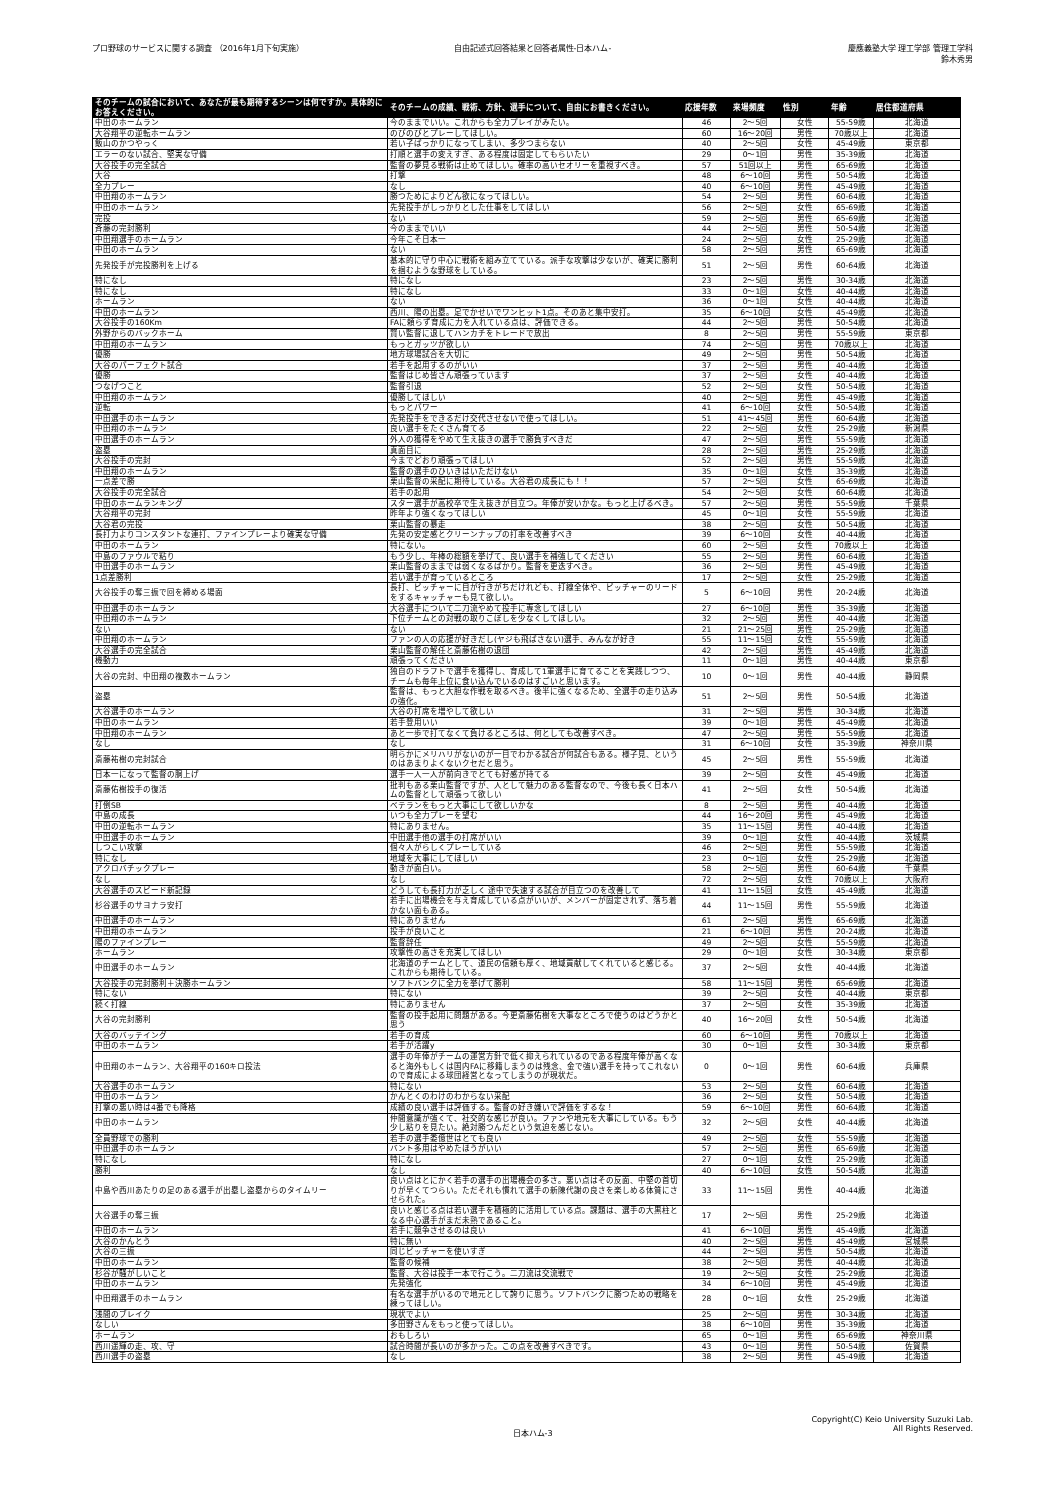プロ野球のサービスに関する調査 （2016年1月下旬実施）
自由記述式回答結果と回答者属性-日本ハム-
慶應義塾大学 理工学部 管理工学科
鈴木秀男
| そのチームの試合において、あなたが最も期待するシーンは何ですか。具体的にお答えください。 | そのチームの成績、戦術、方針、選手について、自由にお書きください。 | 応援年数 | 来場頻度 | 性別 | 年齢 | 居住都道府県 |
| --- | --- | --- | --- | --- | --- | --- |
| 中田のホームラン | 今のままでいい。これからも全力プレイがみたい。 | 46 | 2～5回 | 女性 | 55-59歳 | 北海道 |
| 大谷翔平の逆転ホームラン | のびのびとプレーしてほしい。 | 60 | 16～20回 | 男性 | 70歳以上 | 北海道 |
| 飯山のかつやっく | 若い子ばっかりになってしまい、多少つまらない | 40 | 2～5回 | 女性 | 45-49歳 | 東京都 |
| エラーのない試合、堅実な守備 | 打順と選手の変えすぎ、ある程度は固定してもらいたい | 29 | 0～1回 | 男性 | 35-39歳 | 北海道 |
| 大谷投手の完全試合 | 監督の夢見る戦術は止めてほしい。確率の高いセオリーを重視すべき。 | 57 | 51回以上 | 男性 | 65-69歳 | 北海道 |
| 大谷 | 打撃 | 48 | 6～10回 | 男性 | 50-54歳 | 北海道 |
| 全力プレー | なし | 40 | 6～10回 | 男性 | 45-49歳 | 北海道 |
| 中田翔のホームラン | 勝つためによりどん欲になってほしい。 | 54 | 2～5回 | 男性 | 60-64歳 | 北海道 |
| 中田のホームラン | 先発投手がしっかりとした仕事をしてほしい | 56 | 2～5回 | 女性 | 65-69歳 | 北海道 |
| 完投 | ない | 59 | 2～5回 | 男性 | 65-69歳 | 北海道 |
| 斉藤の完封勝利 | 今のままでいい | 44 | 2～5回 | 男性 | 50-54歳 | 北海道 |
| 中田翔選手のホームラン | 今年こそ日本一 | 24 | 2～5回 | 女性 | 25-29歳 | 北海道 |
| 中田のホームラン | ない | 58 | 2～5回 | 男性 | 65-69歳 | 北海道 |
| 先発投手が完投勝利を上げる | 基本的に守り中心に戦術を組み立てている。派手な攻撃は少ないが、確実に勝利を掴むような野球をしている。 | 51 | 2～5回 | 男性 | 60-64歳 | 北海道 |
| 特になし | 特になし | 23 | 2～5回 | 男性 | 30-34歳 | 北海道 |
| 特になし | 特になし | 33 | 0～1回 | 女性 | 40-44歳 | 北海道 |
| ホームラン | ない | 36 | 0～1回 | 女性 | 40-44歳 | 北海道 |
| 中田のホームラン | 西川、陽の出塁。足でかせいでワンヒット1点。そのあと集中安打。 | 35 | 6～10回 | 女性 | 45-49歳 | 北海道 |
| 大谷投手の160Km | FAに頼らず育成に力を入れている点は、評価できる。 | 44 | 2～5回 | 男性 | 50-54歳 | 北海道 |
| 外野からのバックホーム | 賢い監督に退してハンカチをトレードで放出 | 8 | 2～5回 | 男性 | 55-59歳 | 東京都 |
| 中田翔のホームラン | もっとガッツが欲しい | 74 | 2～5回 | 男性 | 70歳以上 | 北海道 |
| 優勝 | 地方球場試合を大切に | 49 | 2～5回 | 男性 | 50-54歳 | 北海道 |
| 大谷のパーフェクト試合 | 若手を起用するのがいい | 37 | 2～5回 | 男性 | 40-44歳 | 北海道 |
| 優勝 | 監督はじめ皆さん頑張っています | 37 | 2～5回 | 女性 | 40-44歳 | 北海道 |
| つなげつこと | 監督引退 | 52 | 2～5回 | 女性 | 50-54歳 | 北海道 |
| 中田翔のホームラン | 優勝してほしい | 40 | 2～5回 | 男性 | 45-49歳 | 北海道 |
| 逆転 | もっとパワー | 41 | 6～10回 | 女性 | 50-54歳 | 北海道 |
| 中田選手のホームラン | 先発投手をできるだけ交代させないで使ってほしい。 | 51 | 41～45回 | 男性 | 60-64歳 | 北海道 |
| 中田翔のホームラン | 良い選手をたくさん育てる | 22 | 2～5回 | 女性 | 25-29歳 | 新潟県 |
| 中田選手のホームラン | 外人の獲得をやめて生え抜きの選手で勝負すべきだ | 47 | 2～5回 | 男性 | 55-59歳 | 北海道 |
| 盗塁 | 真面目に | 28 | 2～5回 | 男性 | 25-29歳 | 北海道 |
| 大谷投手の完封 | 今までどおり頑張ってほしい | 52 | 2～5回 | 男性 | 55-59歳 | 北海道 |
| 中田翔のホームラン | 監督の選手のひいきはいただけない | 35 | 0～1回 | 女性 | 35-39歳 | 北海道 |
| 一点差で勝 | 栗山監督の采配に期待している。大谷君の成長にも！！ | 57 | 2～5回 | 女性 | 65-69歳 | 北海道 |
| 大谷投手の完全試合 | 若手の起用 | 54 | 2～5回 | 女性 | 60-64歳 | 北海道 |
| 中田のホームランキング | スター選手が高校卒で生え抜きが目立つ。年俸が安いかな。もっと上げるべき。 | 57 | 2～5回 | 男性 | 55-59歳 | 千葉県 |
| 大谷翔平の完封 | 昨年より強くなってほしい | 45 | 0～1回 | 女性 | 55-59歳 | 北海道 |
| 大谷君の完投 | 栗山監督の暴走 | 38 | 2～5回 | 女性 | 50-54歳 | 北海道 |
| 長打力よりコンスタントな連打、ファインプレーより確実な守備 | 先発の安定感とクリーンナップの打率を改善すべき | 39 | 6～10回 | 女性 | 40-44歳 | 北海道 |
| 中田のホームラン | 特にない。 | 60 | 2～5回 | 女性 | 70歳以上 | 北海道 |
| 中島のファウルで粘り | もう少し、年棒の総額を挙げて、良い選手を補強してください | 55 | 2～5回 | 男性 | 60-64歳 | 北海道 |
| 中田選手のホームラン | 栗山監督のままでは弱くなるばかり。監督を更迭すべき。 | 36 | 2～5回 | 男性 | 45-49歳 | 北海道 |
| 1点差勝利 | 若い選手が育っているところ | 17 | 2～5回 | 女性 | 25-29歳 | 北海道 |
| 大谷投手の奪三振で回を締める場面 | 長打、ピッチャーに目が行きがちだけれども、打線全体や、ピッチャーのリードをするキャッチャーも見て欲しい。 | 5 | 6～10回 | 男性 | 20-24歳 | 北海道 |
| 中田選手のホームラン | 大谷選手について二刀流やめて投手に専念してほしい | 27 | 6～10回 | 男性 | 35-39歳 | 北海道 |
| 中田翔のホームラン | 下位チームとの対戦の取りこぼしを少なくしてほしい。 | 32 | 2～5回 | 男性 | 40-44歳 | 北海道 |
| ない | ない | 21 | 21～25回 | 男性 | 25-29歳 | 北海道 |
| 中田翔のホームラン | ファンの人の応援が好きだし(ヤジも飛ばさない)選手、みんなが好き | 55 | 11～15回 | 女性 | 55-59歳 | 北海道 |
| 大谷選手の完全試合 | 栗山監督の解任と斎藤佑樹の退団 | 42 | 2～5回 | 男性 | 45-49歳 | 北海道 |
| 機動力 | 頑張ってください | 11 | 0～1回 | 男性 | 40-44歳 | 東京都 |
| 大谷の完封、中田翔の複数ホームラン | 独自のドラフトで選手を獲得し、育成して1軍選手に育てることを実践しつつ、チームも毎年上位に食い込んでいるのはすごいと思います。 | 10 | 0～1回 | 男性 | 40-44歳 | 静岡県 |
| 盗塁 | 監督は、もっと大胆な作戦を取るべき。後半に強くなるため、全選手の走り込みの強化。 | 51 | 2～5回 | 男性 | 50-54歳 | 北海道 |
| 大谷選手のホームラン | 大谷の打席を増やして欲しい | 31 | 2～5回 | 男性 | 30-34歳 | 北海道 |
| 中田のホームラン | 若手登用いい | 39 | 0～1回 | 男性 | 45-49歳 | 北海道 |
| 中田翔のホームラン | あと一歩で打てなくて負けるところは、何としても改善すべき。 | 47 | 2～5回 | 男性 | 55-59歳 | 北海道 |
| なし | なし | 31 | 6～10回 | 女性 | 35-39歳 | 神奈川県 |
| 斎藤祐樹の完封試合 | 明らかにメリハリがないのが一目でわかる試合が何試合もある。様子見、というのはあまりよくないクセだと思う。 | 45 | 2～5回 | 男性 | 55-59歳 | 北海道 |
| 日本一になって監督の胴上げ | 選手一人一人が前向きでとても好感が持てる | 39 | 2～5回 | 女性 | 45-49歳 | 北海道 |
| 斎藤佑樹投手の復活 | 批判もある栗山監督ですが、人として魅力のある監督なので、今後も長く日本ハムの監督として頑張って欲しい | 41 | 2～5回 | 女性 | 50-54歳 | 北海道 |
| 打倒SB | ベテランをもっと大事にして欲しいかな | 8 | 2～5回 | 男性 | 40-44歳 | 北海道 |
| 中島の成長 | いつも全力プレーを望む | 44 | 16～20回 | 男性 | 45-49歳 | 北海道 |
| 中田の逆転ホームラン | 特にありません。 | 35 | 11～15回 | 男性 | 40-44歳 | 北海道 |
| 中田選手のホームラン | 中田選手他の選手の打席がいい | 39 | 0～1回 | 女性 | 40-44歳 | 茨城県 |
| しつこい攻撃 | 個々人がらしくプレーしている | 46 | 2～5回 | 男性 | 55-59歳 | 北海道 |
| 特になし | 地域を大事にしてほしい | 23 | 0～1回 | 女性 | 25-29歳 | 北海道 |
| アクロバチックプレー | 動きが面白い。 | 58 | 2～5回 | 男性 | 60-64歳 | 千葉県 |
| なし | なし | 72 | 2～5回 | 女性 | 70歳以上 | 大阪府 |
| 大谷選手のスピード新記録 | どうしても長打力が乏しく 途中で失速する試合が目立つのを改善して | 41 | 11～15回 | 女性 | 45-49歳 | 北海道 |
| 杉谷選手のサヨナラ安打 | 若手に出場機会を与え育成している点がいいが、メンバーが固定されず、落ち着かない面もある。 | 44 | 11～15回 | 男性 | 55-59歳 | 北海道 |
| 中田選手のホームラン | 特にありません | 61 | 2～5回 | 男性 | 65-69歳 | 北海道 |
| 中田翔のホームラン | 投手が良いこと | 21 | 6～10回 | 男性 | 20-24歳 | 北海道 |
| 陽のファインプレー | 監督辞任 | 49 | 2～5回 | 女性 | 55-59歳 | 北海道 |
| ホームラン | 攻撃性の高さを充実してほしい | 29 | 0～1回 | 女性 | 30-34歳 | 東京都 |
| 中田選手のホームラン | 北海道のチームとして、道民の信頼も厚く、地域貢献してくれていると感じる。これからも期待している。 | 37 | 2～5回 | 女性 | 40-44歳 | 北海道 |
| 大谷投手の完封勝利＋決勝ホームラン | ソフトバンクに全力を挙げて勝利 | 58 | 11～15回 | 男性 | 65-69歳 | 北海道 |
| 特にない | 特にない | 39 | 2～5回 | 女性 | 40-44歳 | 東京都 |
| 続く打線 | 特にありません | 37 | 2～5回 | 女性 | 35-39歳 | 北海道 |
| 大谷の完封勝利 | 監督の投手起用に問題がある。今更斎藤佑樹を大事なところで使うのはどうかと思う | 40 | 16～20回 | 女性 | 50-54歳 | 北海道 |
| 大谷のバッテイング | 若手の育成 | 60 | 6～10回 | 男性 | 70歳以上 | 北海道 |
| 中田のホームラン | 若手が活躍y | 30 | 0～1回 | 女性 | 30-34歳 | 東京都 |
| 中田翔のホームラン、大谷翔平の160キロ投法 | 選手の年俸がチームの運営方針で低く抑えられているのである程度年俸が高くなると海外もしくは国内FAに移籍しまうのは残念、金で強い選手を持ってこれないので育成による球団経営となってしまうのが現状だ。 | 0 | 0～1回 | 男性 | 60-64歳 | 兵庫県 |
| 大谷選手のホームラン | 特にない | 53 | 2～5回 | 女性 | 60-64歳 | 北海道 |
| 中田のホームラン | かんとくのわけのわからない采配 | 36 | 2～5回 | 女性 | 50-54歳 | 北海道 |
| 打撃の悪い時は4番でも降格 | 成績の良い選手は評価する。監督の好き嫌いで評価をするな！ | 59 | 6～10回 | 男性 | 60-64歳 | 北海道 |
| 中田のホームラン | 仲間意識が強くて、社交的な感じが良い。ファンや地元を大事にしている。もう少し粘りを見たい。絶対勝つんだという気迫を感じない。 | 32 | 2～5回 | 女性 | 40-44歳 | 北海道 |
| 全員野球での勝利 | 若手の選手委億世はとても良い | 49 | 2～5回 | 女性 | 55-59歳 | 北海道 |
| 中田選手のホームラン | バント多用はやめたほうがいい | 57 | 2～5回 | 男性 | 65-69歳 | 北海道 |
| 特になし | 特になし | 27 | 0～1回 | 女性 | 25-29歳 | 北海道 |
| 勝利 | なし | 40 | 6～10回 | 女性 | 50-54歳 | 北海道 |
| 中島や西川あたりの足のある選手が出塁し盗塁からのタイムリー | 良い点はとにかく若手の選手の出場機会の多さ。悪い点はその反面、中堅の首切りが早くてつらい。ただそれも慣れて選手の新陳代謝の良さを楽しめる体質にさせられた。 | 33 | 11～15回 | 男性 | 40-44歳 | 北海道 |
| 大谷選手の奪三振 | 良いと感じる点は若い選手を積極的に活用している点。課題は、選手の大黒柱となる中心選手がまだ未熟であること。 | 17 | 2～5回 | 男性 | 25-29歳 | 北海道 |
| 中田のホームラン | 若手に競争させるのは良い | 41 | 6～10回 | 男性 | 45-49歳 | 北海道 |
| 大谷のかんとう | 特に無い | 40 | 2～5回 | 男性 | 45-49歳 | 宮城県 |
| 大谷の三振 | 同じピッチャーを使いすぎ | 44 | 2～5回 | 男性 | 50-54歳 | 北海道 |
| 中田のホームラン | 監督の候補 | 38 | 2～5回 | 男性 | 40-44歳 | 北海道 |
| 杉谷が騒がしいこと | 監督、大谷は投手一本で行こう。二刀流は交流戦で | 19 | 2～5回 | 女性 | 25-29歳 | 北海道 |
| 中田のホームラン | 先発強化 | 34 | 6～10回 | 男性 | 45-49歳 | 北海道 |
| 中田翔選手のホームラン | 有名な選手がいるので地元として誇りに思う。ソフトバンクに勝つための戦略を練ってほしい。 | 28 | 0～1回 | 女性 | 25-29歳 | 北海道 |
| 浅間のブレイク | 現状でよい | 25 | 2～5回 | 男性 | 30-34歳 | 北海道 |
| なしい | 多田野さんをもっと使ってほしい。 | 38 | 6～10回 | 男性 | 35-39歳 | 北海道 |
| ホームラン | おもしろい | 65 | 0～1回 | 男性 | 65-69歳 | 神奈川県 |
| 西川遥輝の走、攻、守 | 試合時間が長いのが多かった。この点を改善すべきです。 | 43 | 0～1回 | 男性 | 50-54歳 | 佐賀県 |
| 西川選手の盗塁 | なし | 38 | 2～5回 | 男性 | 45-49歳 | 北海道 |
日本ハム-3
Copyright(C) Keio University Suzuki Lab.
All Rights Reserved.